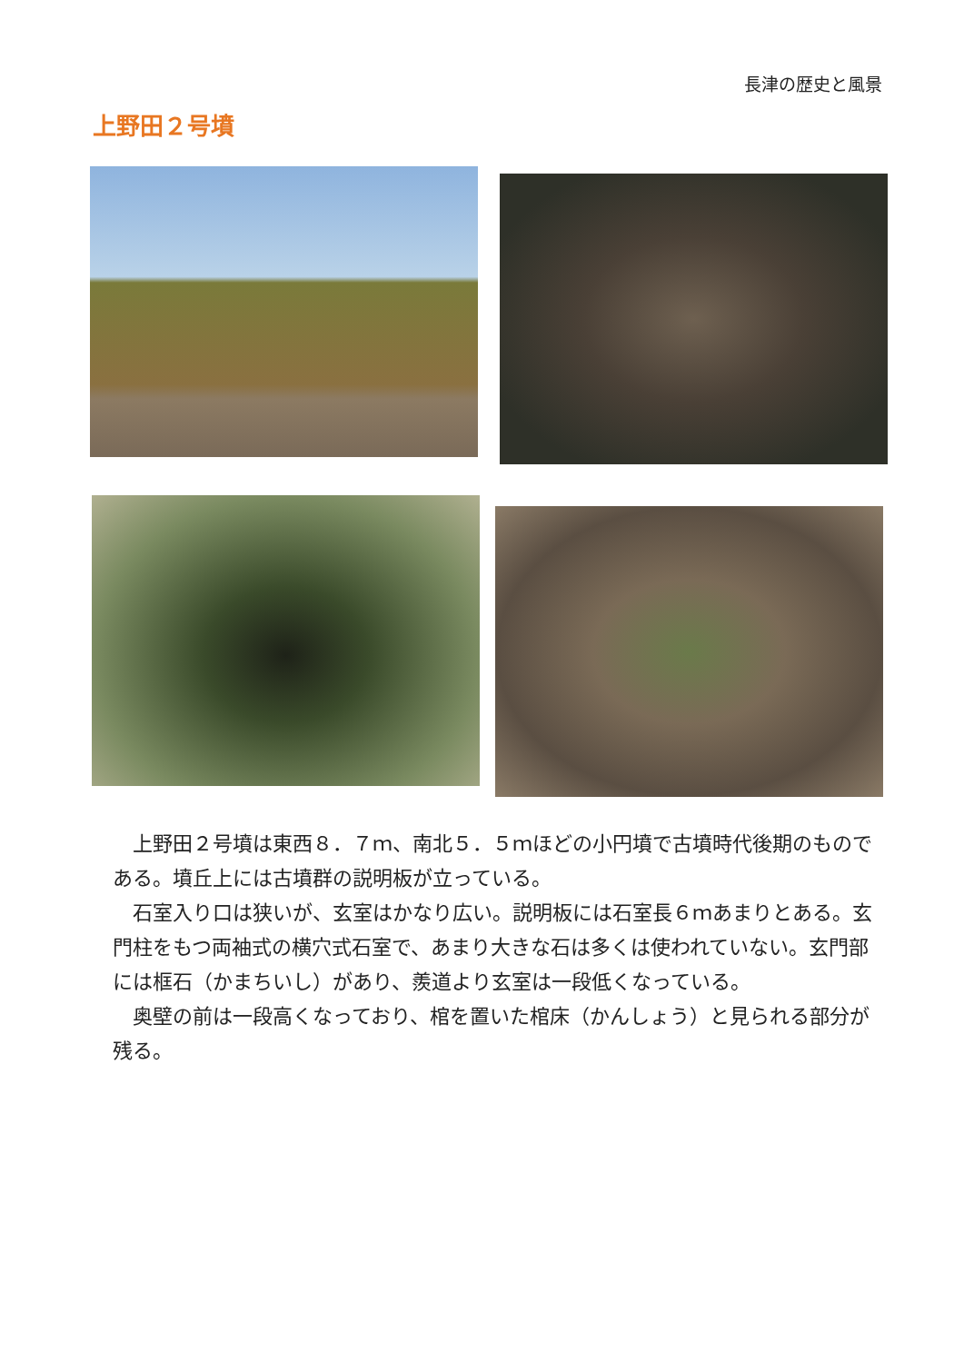長津の歴史と風景
上野田２号墳
上野田２号墳は東西８．７ｍ、南北５．５ｍほどの小円墳で古墳時代後期のものである。墳丘上には古墳群の説明板が立っている。
石室入り口は狭いが、玄室はかなり広い。説明板には石室長６ｍあまりとある。玄門柱をもつ両袖式の横穴式石室で、あまり大きな石は多くは使われていない。玄門部には框石（かまちいし）があり、羨道より玄室は一段低くなっている。
奥壁の前は一段高くなっており、棺を置いた棺床（かんしょう）と見られる部分が残る。